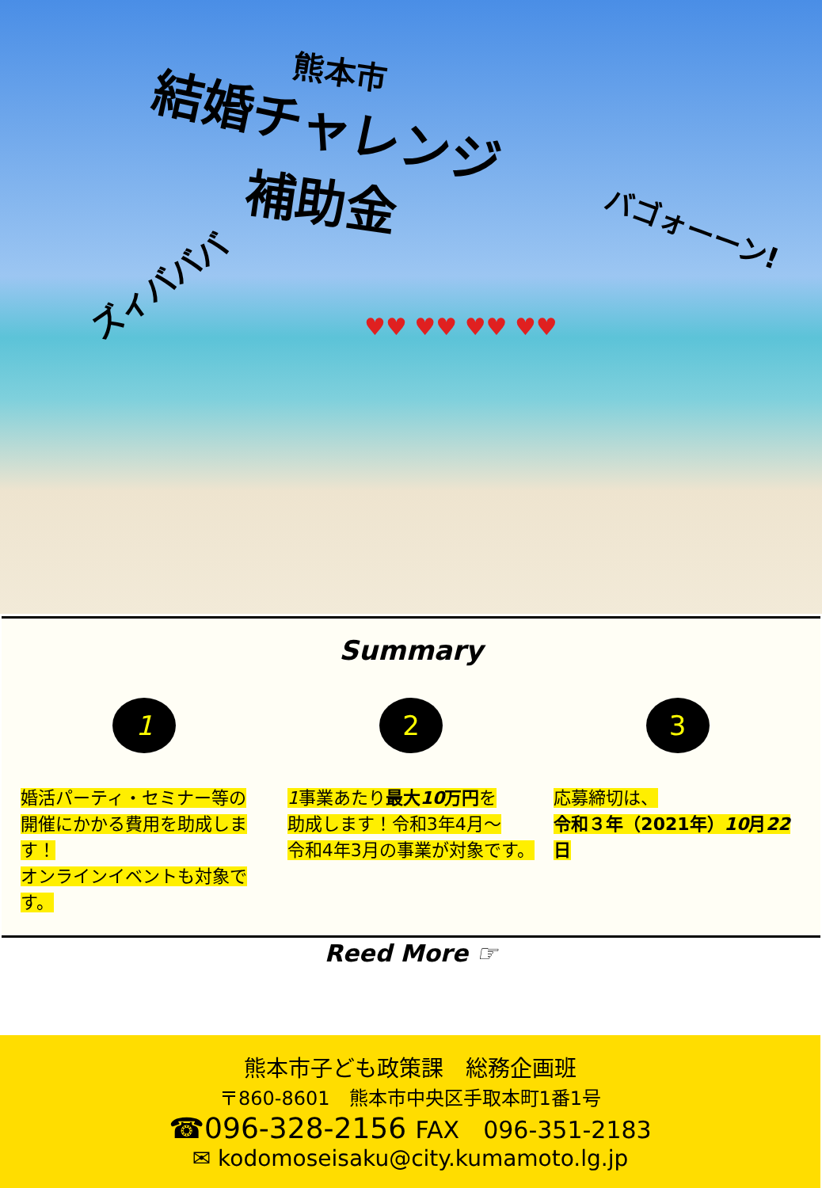熊本市
結婚チャレンジ
補助金
ズィバババ
バゴォーーン!
♥♥ ♥♥ ♥♥ ♥♥
Summary
1
婚活パーティ・セミナー等の
開催にかかる費用を助成します！
オンラインイベントも対象です。
2
1事業あたり最大10万円を
助成します！令和3年4月～
令和4年3月の事業が対象です。
3
応募締切は、
令和３年（2021年）10月22日
Reed More ☞
熊本市子ども政策課　総務企画班
〒860-8601　熊本市中央区手取本町1番1号
☎096-328-2156 FAX　096-351-2183
✉ kodomoseisaku@city.kumamoto.lg.jp